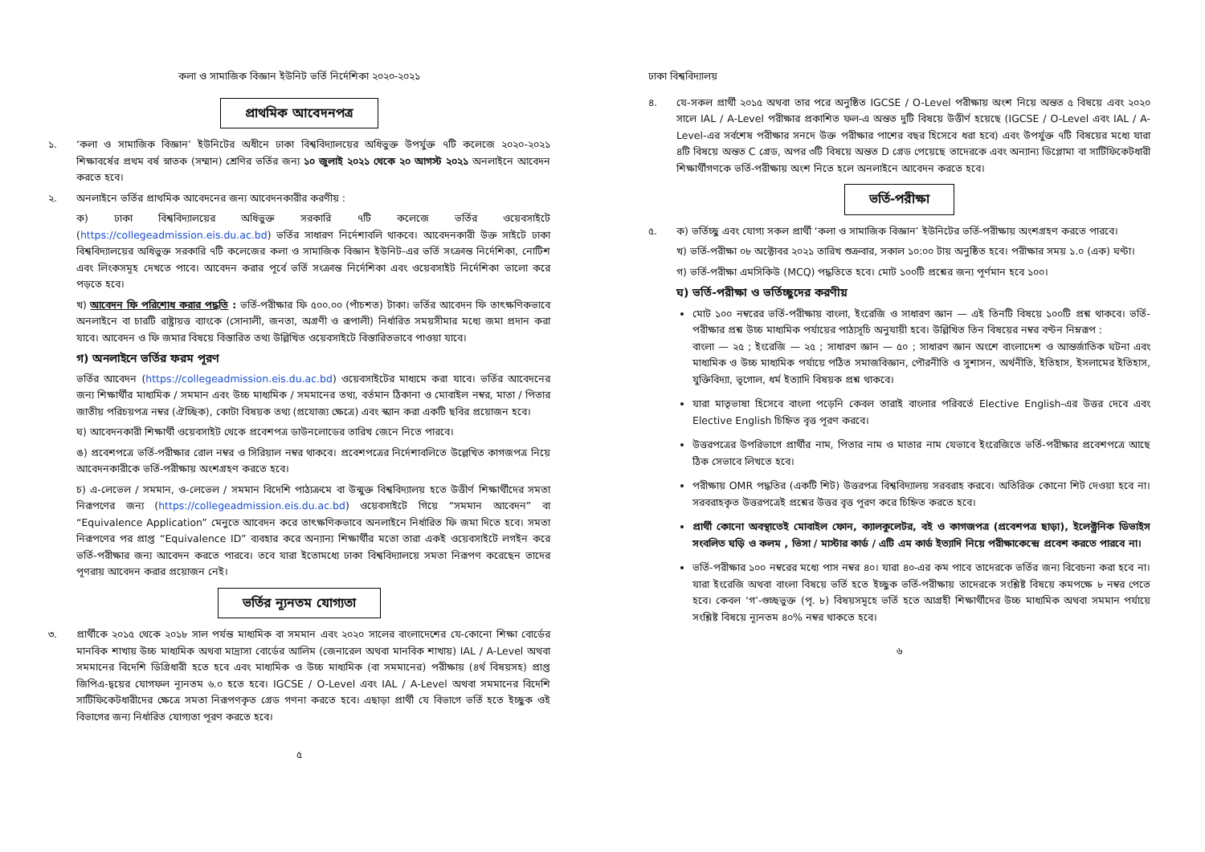কলা ও সামাজিক বিজ্ঞান ইউনিট ভর্তি নির্দেশিকা ২০২০-২০২১
প্রাথমিক আবেদনপত্র
১. ‘কলা ও সামাজিক বিজ্ঞান’ ইউনিটের অধীনে ঢাকা বিশ্ববিদ্যালয়ের অধিভুক্ত উপর্যুক্ত ৭টি কলেজে ২০২০-২০২১ শিক্ষাবর্ষের প্রথম বর্ষ স্নাতক (সম্মান) শ্রেণির ভর্তির জন্য ১০ জুলাই ২০২১ থেকে ২০ আগস্ট ২০২১ অনলাইনে আবেদন করতে হবে।
২. অনলাইনে ভর্তির প্রাথমিক আবেদনের জন্য আবেদনকারীর করণীয় :
ক) ঢাকা বিশ্ববিদ্যালয়ের অধিভুক্ত সরকারি ৭টি কলেজে ভর্তির ওয়েবসাইটে (https://collegeadmission.eis.du.ac.bd) ভর্তির সাধারণ নির্দেশাবলি থাকবে। আবেদনকারী উক্ত সাইটে ঢাকা বিশ্ববিদ্যালয়ের অধিভুক্ত সরকারি ৭টি কলেজের কলা ও সামাজিক বিজ্ঞান ইউনিট-এর ভর্তি সংক্রান্ত নির্দেশিকা, নোটিশ এবং লিংকসমূহ দেখতে পাবে। আবেদন করার পূর্বে ভর্তি সংক্রান্ত নির্দেশিকা এবং ওয়েবসাইট নির্দেশিকা ভালো করে পড়তে হবে।
খ) আবেদন ফি পরিশোধ করার পদ্ধতি : ভর্তি-পরীক্ষার ফি ৫০০.০০ (পাঁচশত) টাকা। ভর্তির আবেদন ফি তাৎক্ষণিকভাবে অনলাইনে বা চারটি রাষ্ট্রায়ত্ত ব্যাংকে (সোনালী, জনতা, অগ্রণী ও রূপালী) নির্ধারিত সময়সীমার মধ্যে জমা প্রদান করা যাবে। আবেদন ও ফি জমার বিষয়ে বিস্তারিত তথ্য উল্লিখিত ওয়েবসাইটে বিস্তারিতভাবে পাওয়া যাবে।
গ) অনলাইনে ভর্তির ফরম পূরণ
ভর্তির আবেদন (https://collegeadmission.eis.du.ac.bd) ওয়েবসাইটের মাধ্যমে করা যাবে। ভর্তির আবেদনের জন্য শিক্ষার্থীর মাধ্যমিক / সমমান এবং উচ্চ মাধ্যমিক / সমমানের তথ্য, বর্তমান ঠিকানা ও মোবাইল নম্বর, মাতা / পিতার জাতীয় পরিচয়পত্র নম্বর (ঐচ্ছিক), কোটা বিষয়ক তথ্য (প্রযোজ্য ক্ষেত্রে) এবং স্ক্যান করা একটি ছবির প্রয়োজন হবে।
ঘ) আবেদনকারী শিক্ষার্থী ওয়েবসাইট থেকে প্রবেশপত্র ডাউনলোডের তারিখ জেনে নিতে পারবে।
ঙ) প্রবেশপত্রে ভর্তি-পরীক্ষার রোল নম্বর ও সিরিয়াল নম্বর থাকবে। প্রবেশপত্রের নির্দেশাবলিতে উল্লেখিত কাগজপত্র নিয়ে আবেদনকারীকে ভর্তি-পরীক্ষায় অংশগ্রহণ করতে হবে।
চ) এ-লেভেল / সমমান, ও-লেভেল / সমমান বিদেশি পাঠ্যক্রমে বা উন্মুক্ত বিশ্ববিদ্যালয় হতে উত্তীর্ণ শিক্ষার্থীদের সমতা নিরূপণের জন্য (https://collegeadmission.eis.du.ac.bd) ওয়েবসাইটে গিয়ে “সমমান আবেদন” বা “Equivalence Application” মেনুতে আবেদন করে তাৎক্ষণিকভাবে অনলাইনে নির্ধারিত ফি জমা দিতে হবে। সমতা নিরূপণের পর প্রাপ্ত “Equivalence ID” ব্যবহার করে অন্যান্য শিক্ষার্থীর মতো তারা একই ওয়েবসাইটে লগইন করে ভর্তি-পরীক্ষার জন্য আবেদন করতে পারবে। তবে যারা ইতোমধ্যে ঢাকা বিশ্ববিদ্যালয়ে সমতা নিরূপণ করেছেন তাদের পূণরায় আবেদন করার প্রয়োজন নেই।
ভর্তির ন্যূনতম যোগ্যতা
৩. প্রার্থীকে ২০১৫ থেকে ২০১৮ সাল পর্যন্ত মাধ্যমিক বা সমমান এবং ২০২০ সালের বাংলাদেশের যে-কোনো শিক্ষা বোর্ডের মানবিক শাখায় উচ্চ মাধ্যমিক অথবা মাদ্রাসা বোর্ডের আলিম (জেনারেল অথবা মানবিক শাখায়) IAL / A-Level অথবা সমমানের বিদেশি ডিগ্রিধারী হতে হবে এবং মাধ্যমিক ও উচ্চ মাধ্যমিক (বা সমমানের) পরীক্ষায় (৪র্থ বিষয়সহ) প্রাপ্ত জিপিএ-দ্বয়ের যোগফল ন্যূনতম ৬.০ হতে হবে। IGCSE / O-Level এবং IAL / A-Level অথবা সমমানের বিদেশি সার্টিফিকেটধারীদের ক্ষেত্রে সমতা নিরূপণকৃত গ্রেড গণনা করতে হবে। এছাড়া প্রার্থী যে বিভাগে ভর্তি হতে ইচ্ছুক ওই বিভাগের জন্য নির্ধারিত যোগ্যতা পূরণ করতে হবে।
৫
ঢাকা বিশ্ববিদ্যালয়
৪. যে-সকল প্রার্থী ২০১৫ অথবা তার পরে অনুষ্ঠিত IGCSE / O-Level পরীক্ষায় অংশ নিয়ে অন্তত ৫ বিষয়ে এবং ২০২০ সালে IAL / A-Level পরীক্ষার প্রকাশিত ফল-এ অন্তত দুটি বিষয়ে উত্তীর্ণ হয়েছে (IGCSE / O-Level এবং IAL / A-Level-এর সর্বশেষ পরীক্ষার সনদে উক্ত পরীক্ষার পাশের বছর হিসেবে ধরা হবে) এবং উপর্যুক্ত ৭টি বিষয়ের মধ্যে যারা ৪টি বিষয়ে অন্তত C গ্রেড, অপর ৩টি বিষয়ে অন্তত D গ্রেড পেয়েছে তাদেরকে এবং অন্যান্য ডিপ্লোমা বা সার্টিফিকেটধারী শিক্ষার্থীগণকে ভর্তি-পরীক্ষায় অংশ নিতে হলে অনলাইনে আবেদন করতে হবে।
ভর্তি-পরীক্ষা
৫. ক) ভর্তিচ্ছু এবং যোগ্য সকল প্রার্থী ‘কলা ও সামাজিক বিজ্ঞান’ ইউনিটের ভর্তি-পরীক্ষায় অংশগ্রহণ করতে পারবে।
খ) ভর্তি-পরীক্ষা ০৮ অক্টোবর ২০২১ তারিখ শুক্রবার, সকাল ১০:০০ টায় অনুষ্ঠিত হবে। পরীক্ষার সময় ১.০ (এক) ঘণ্টা।
গ) ভর্তি-পরীক্ষা এমসিকিউ (MCQ) পদ্ধতিতে হবে। মোট ১০০টি প্রশ্নের জন্য পূর্ণমান হবে ১০০।
ঘ) ভর্তি-পরীক্ষা ও ভর্তিচ্ছুদের করণীয়
মোট ১০০ নম্বরের ভর্তি-পরীক্ষায় বাংলা, ইংরেজি ও সাধারণ জ্ঞান — এই তিনটি বিষয়ে ১০০টি প্রশ্ন থাকবে। ভর্তি-পরীক্ষার প্রশ্ন উচ্চ মাধ্যমিক পর্যায়ের পাঠ্যসূচি অনুযায়ী হবে। উল্লিখিত তিন বিষয়ের নম্বর বণ্টন নিম্নরূপ :
বাংলা — ২৫ ; ইংরেজি — ২৫ ; সাধারণ জ্ঞান — ৫০ ; সাধারণ জ্ঞান অংশে বাংলাদেশ ও আন্তর্জাতিক ঘটনা এবং মাধ্যমিক ও উচ্চ মাধ্যমিক পর্যায়ে পঠিত সমাজবিজ্ঞান, পৌরনীতি ও সুশাসন, অর্থনীতি, ইতিহাস, ইসলামের ইতিহাস, যুক্তিবিদ্যা, ভূগোল, ধর্ম ইত্যাদি বিষয়ক প্রশ্ন থাকবে।
যারা মাতৃভাষা হিসেবে বাংলা পড়েনি কেবল তারাই বাংলার পরিবর্তে Elective English-এর উত্তর দেবে এবং Elective English চিহ্নিত বৃত্ত পূরণ করবে।
উত্তরপত্রের উপরিভাগে প্রার্থীর নাম, পিতার নাম ও মাতার নাম যেভাবে ইংরেজিতে ভর্তি-পরীক্ষার প্রবেশপত্রে আছে ঠিক সেভাবে লিখতে হবে।
পরীক্ষায় OMR পদ্ধতির (একটি শিট) উত্তরপত্র বিশ্ববিদ্যালয় সরবরাহ করবে। অতিরিক্ত কোনো শিট দেওয়া হবে না। সরবরাহকৃত উত্তরপত্রেই প্রশ্নের উত্তর বৃত্ত পূরণ করে চিহ্নিত করতে হবে।
প্রার্থী কোনো অবস্থাতেই মোবাইল ফোন, ক্যালকুলেটর, বই ও কাগজপত্র (প্রবেশপত্র ছাড়া), ইলেক্ট্রনিক ডিভাইস সংবলিত ঘড়ি ও কলম , ভিসা / মাস্টার কার্ড / এটি এম কার্ড ইত্যাদি নিয়ে পরীক্ষাকেন্দ্রে প্রবেশ করতে পারবে না।
ভর্তি-পরীক্ষার ১০০ নম্বরের মধ্যে পাস নম্বর ৪০। যারা ৪০-এর কম পাবে তাদেরকে ভর্তির জন্য বিবেচনা করা হবে না। যারা ইংরেজি অথবা বাংলা বিষয়ে ভর্তি হতে ইচ্ছুক ভর্তি-পরীক্ষায় তাদেরকে সংশ্লিষ্ট বিষয়ে কমপক্ষে ৮ নম্বর পেতে হবে। কেবল ‘গ’-গুচ্ছভুক্ত (পৃ. ৮) বিষয়সমূহে ভর্তি হতে আগ্রহী শিক্ষার্থীদের উচ্চ মাধ্যমিক অথবা সমমান পর্যায়ে সংশ্লিষ্ট বিষয়ে ন্যূনতম ৪০% নম্বর থাকতে হবে।
৬